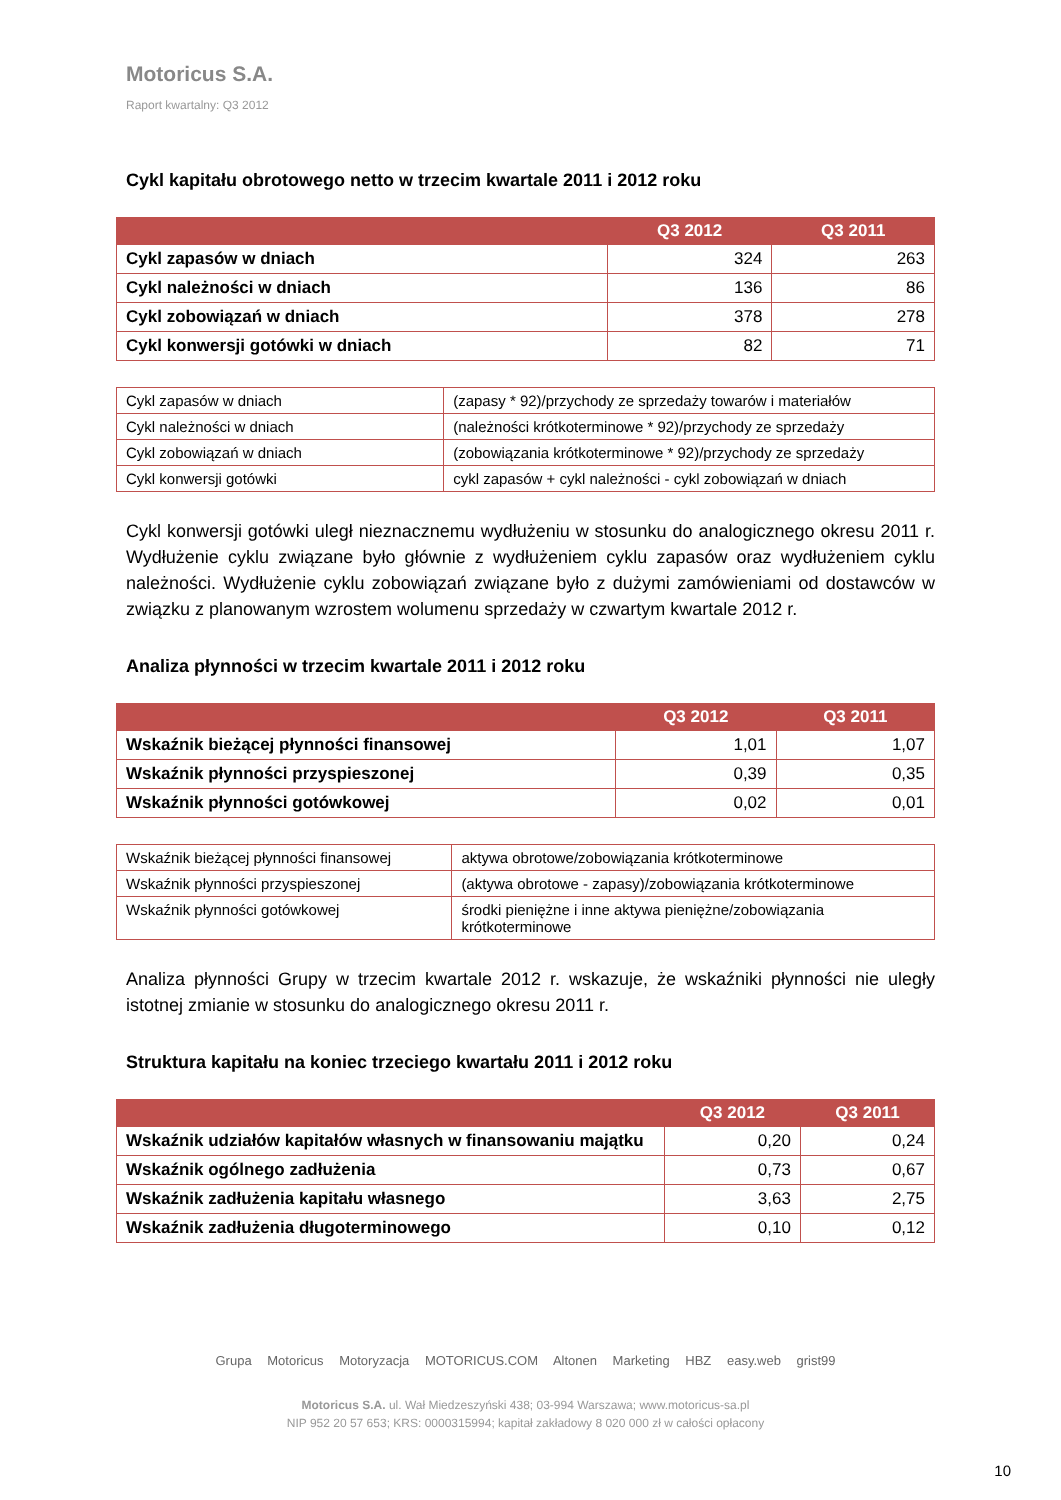Motoricus S.A.
Raport kwartalny: Q3 2012
Cykl kapitału obrotowego netto w trzecim kwartale 2011 i 2012 roku
| | Q3 2012 | Q3 2011 |
| --- | --- | --- |
| Cykl zapasów w dniach | 324 | 263 |
| Cykl należności w dniach | 136 | 86 |
| Cykl zobowiązań w dniach | 378 | 278 |
| Cykl konwersji gotówki w dniach | 82 | 71 |
| Cykl zapasów w dniach | (zapasy * 92)/przychody ze sprzedaży towarów i materiałów |
| Cykl należności w dniach | (należności krótkoterminowe * 92)/przychody ze sprzedaży |
| Cykl zobowiązań w dniach | (zobowiązania krótkoterminowe * 92)/przychody ze sprzedaży |
| Cykl konwersji gotówki | cykl zapasów + cykl należności - cykl zobowiązań w dniach |
Cykl konwersji gotówki uległ nieznacznemu wydłużeniu w stosunku do analogicznego okresu 2011 r. Wydłużenie cyklu związane było głównie z wydłużeniem cyklu zapasów oraz wydłużeniem cyklu należności. Wydłużenie cyklu zobowiązań związane było z dużymi zamówieniami od dostawców w związku z planowanym wzrostem wolumenu sprzedaży w czwartym kwartale 2012 r.
Analiza płynności w trzecim kwartale 2011 i 2012 roku
| | Q3 2012 | Q3 2011 |
| --- | --- | --- |
| Wskaźnik bieżącej płynności finansowej | 1,01 | 1,07 |
| Wskaźnik płynności przyspieszonej | 0,39 | 0,35 |
| Wskaźnik płynności gotówkowej | 0,02 | 0,01 |
| Wskaźnik bieżącej płynności finansowej | aktywa obrotowe/zobowiązania krótkoterminowe |
| Wskaźnik płynności przyspieszonej | (aktywa obrotowe - zapasy)/zobowiązania krótkoterminowe |
| Wskaźnik płynności gotówkowej | środki pieniężne i inne aktywa pieniężne/zobowiązania krótkoterminowe |
Analiza płynności Grupy w trzecim kwartale 2012 r. wskazuje, że wskaźniki płynności nie uległy istotnej zmianie w stosunku do analogicznego okresu 2011 r.
Struktura kapitału na koniec trzeciego kwartału 2011 i 2012 roku
| | Q3 2012 | Q3 2011 |
| --- | --- | --- |
| Wskaźnik udziałów kapitałów własnych w finansowaniu majątku | 0,20 | 0,24 |
| Wskaźnik ogólnego zadłużenia | 0,73 | 0,67 |
| Wskaźnik zadłużenia kapitału własnego | 3,63 | 2,75 |
| Wskaźnik zadłużenia długoterminowego | 0,10 | 0,12 |
Grupa Motoricus Motoryzacja MOTORICUS.COM Altonen Marketing HBZ easy.web grist99
Motoricus S.A. ul. Wał Miedzeszyński 438; 03-994 Warszawa; www.motoricus-sa.pl
NIP 952 20 57 653; KRS: 0000315994; kapitał zakładowy 8 020 000 zł w całości opłacony
10